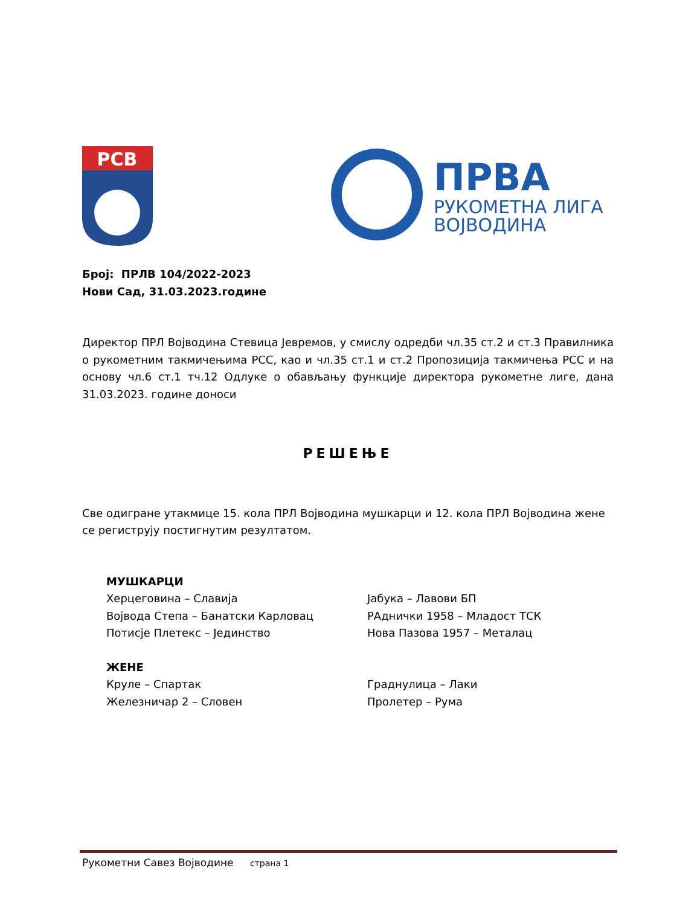РСВ
ПРВА
РУКОМЕТНА ЛИГА
ВОЈВОДИНА
Број: ПРЛВ 104/2022-2023
Нови Сад, 31.03.2023.године
Директор ПРЛ Војводина Стевица Јевремов, у смислу одредби чл.35 ст.2 и ст.3 Правилника о рукометним такмичењима РСС, као и чл.35 ст.1 и ст.2 Пропозиција такмичења РСС и на основу чл.6 ст.1 тч.12 Одлуке о обављању функције директора рукометне лиге, дана 31.03.2023. године доноси
РЕШЕЊЕ
Све одигране утакмице 15. кола ПРЛ Војводина мушкарци и 12. кола ПРЛ Војводина жене се региструју постигнутим резултатом.
МУШКАРЦИ
Херцеговина – Славија
Јабука – Лавови БП
Војвода Степа – Банатски Карловац
РАднички 1958 – Младост ТСК
Потисје Плетекс – Јединство
Нова Пазова 1957 – Металац
ЖЕНЕ
Круле – Спартак
Граднулица – Лаки
Железничар 2 – Словен
Пролетер – Рума
Рукометни Савез Војводине страна 1